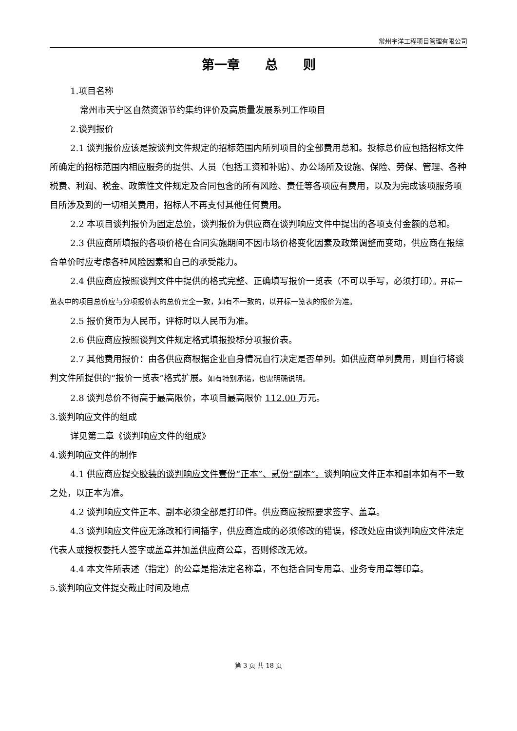常州宇洋工程项目管理有限公司
第一章　　总　　则
1.项目名称
常州市天宁区自然资源节约集约评价及高质量发展系列工作项目
2.谈判报价
2.1 谈判报价应该是按谈判文件规定的招标范围内所列项目的全部费用总和。投标总价应包括招标文件所确定的招标范围内相应服务的提供、人员（包括工资和补贴）、办公场所及设施、保险、劳保、管理、各种税费、利润、税金、政策性文件规定及合同包含的所有风险、责任等各项应有费用，以及为完成该项服务项目所涉及到的一切相关费用，招标人不再支付其他任何费用。
2.2 本项目谈判报价为固定总价，谈判报价为供应商在谈判响应文件中提出的各项支付金额的总和。
2.3 供应商所填报的各项价格在合同实施期间不因市场价格变化因素及政策调整而变动，供应商在报综合单价时应考虑各种风险因素和自己的承受能力。
2.4 供应商应按照谈判文件中提供的格式完整、正确填写报价一览表（不可以手写，必须打印）。开标一览表中的项目总价应与分项报价表的总价完全一致，如有不一致的，以开标一览表的报价为准。
2.5 报价货币为人民币，评标时以人民币为准。
2.6 供应商应按照谈判文件规定格式填报投标分项报价表。
2.7 其他费用报价：由各供应商根据企业自身情况自行决定是否单列。如供应商单列费用，则自行将谈判文件所提供的“报价一览表”格式扩展。如有特别承诺，也需明确说明。
2.8 谈判总价不得高于最高限价，本项目最高限价 112.00 万元。
3.谈判响应文件的组成
详见第二章《谈判响应文件的组成》
4.谈判响应文件的制作
4.1 供应商应提交胶装的谈判响应文件壹份“正本”、贰份“副本”。谈判响应文件正本和副本如有不一致之处，以正本为准。
4.2 谈判响应文件正本、副本必须全部是打印件。供应商应按照要求签字、盖章。
4.3 谈判响应文件应无涂改和行间插字，供应商造成的必须修改的错误，修改处应由谈判响应文件法定代表人或授权委托人签字或盖章并加盖供应商公章，否则修改无效。
4.4 本文件所表述（指定）的公章是指法定名称章，不包括合同专用章、业务专用章等印章。
5.谈判响应文件提交截止时间及地点
第 3 页 共 18 页